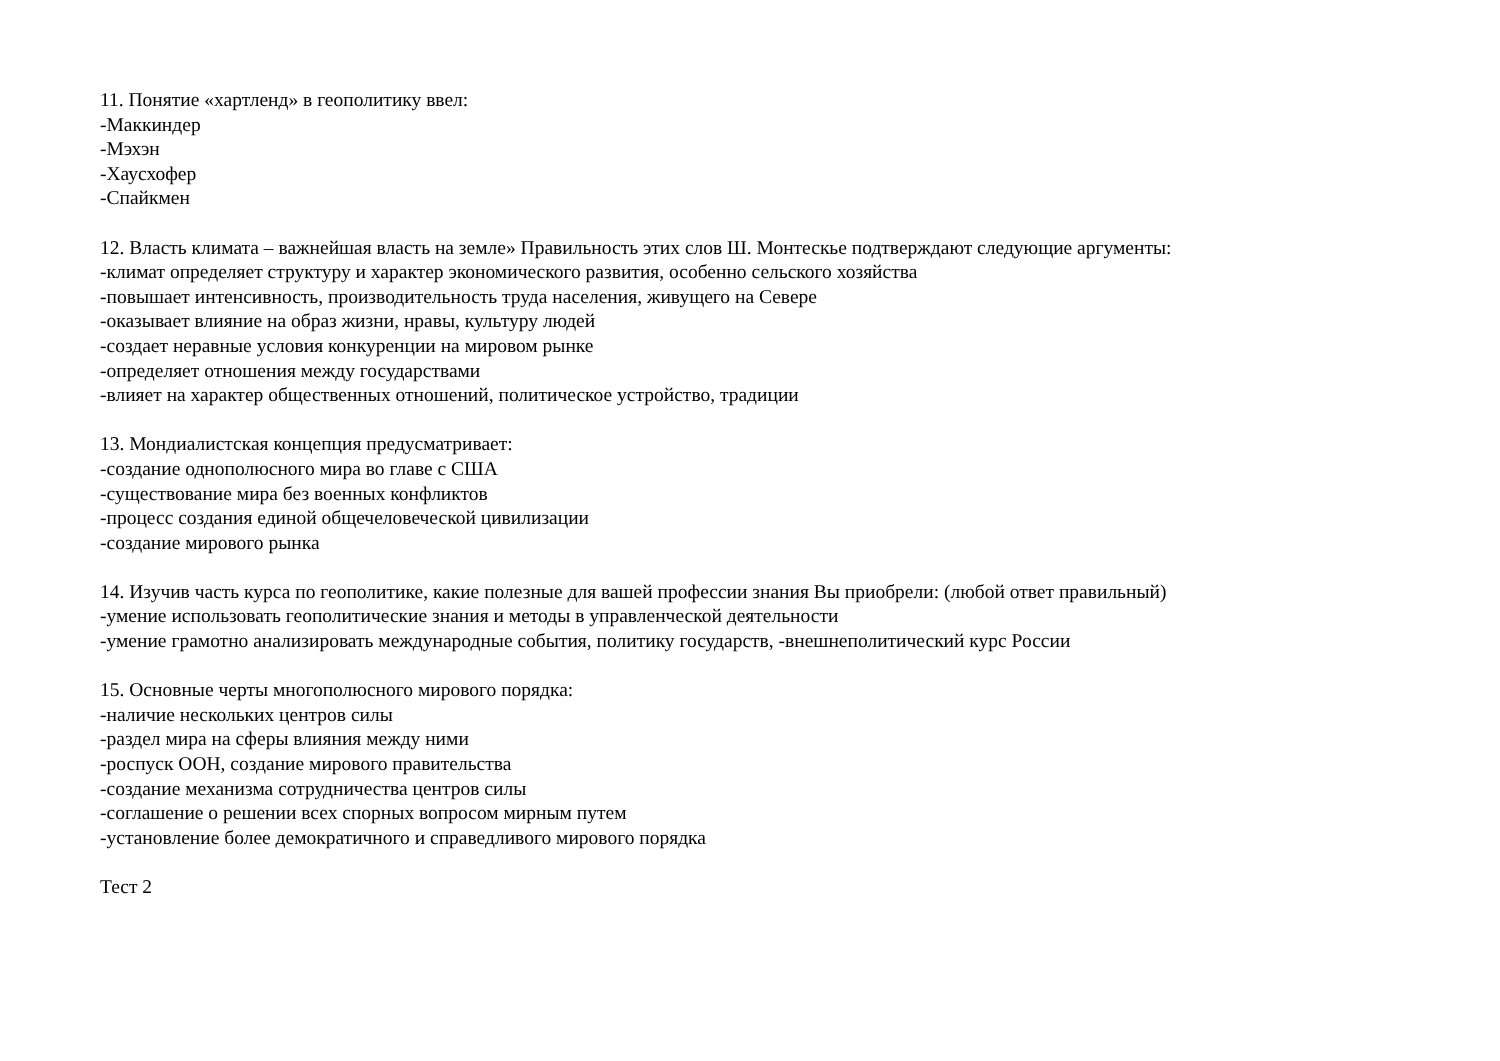11. Понятие «хартленд» в геополитику ввел:
-Маккиндер
-Мэхэн
-Хаусхофер
-Спайкмен
12. Власть климата – важнейшая власть на земле» Правильность этих слов Ш. Монтескье подтверждают следующие аргументы:
-климат определяет структуру и характер экономического развития, особенно сельского хозяйства
-повышает интенсивность, производительность труда населения, живущего на Севере
-оказывает влияние на образ жизни, нравы, культуру людей
-создает неравные условия конкуренции на мировом рынке
-определяет отношения между государствами
-влияет на характер общественных отношений, политическое устройство, традиции
13. Мондиалистская концепция предусматривает:
-создание однополюсного мира во главе с США
-существование мира без военных конфликтов
-процесс создания единой общечеловеческой цивилизации
-создание мирового рынка
14. Изучив часть курса по геополитике, какие полезные для вашей профессии знания Вы приобрели: (любой ответ правильный)
-умение использовать геополитические знания и методы в управленческой деятельности
-умение грамотно анализировать международные события, политику государств, -внешнеполитический курс России
15. Основные черты многополюсного мирового порядка:
-наличие нескольких центров силы
-раздел мира на сферы влияния между ними
-роспуск ООН, создание мирового правительства
-создание механизма сотрудничества центров силы
-соглашение о решении всех спорных вопросом мирным путем
-установление более демократичного и справедливого мирового порядка
Тест 2